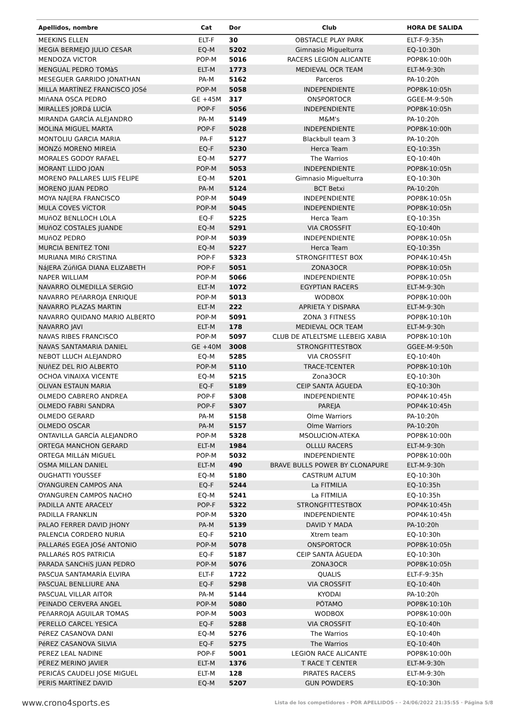| Apellidos, nombre | Cat | Dor | Club | HORA DE SALIDA |
| --- | --- | --- | --- | --- |
| MEEKINS ELLEN | ELT-F | 30 | OBSTACLE PLAY PARK | ELT-F-9:35h |
| MEGIA BERMEJO JULIO CESAR | EQ-M | 5202 | Gimnasio Miguelturra | EQ-10:30h |
| MENDOZA VICTOR | POP-M | 5016 | RACERS LEGION ALICANTE | POP8K-10:00h |
| MENGUAL PEDRO TOMàS | ELT-M | 1773 | MEDIEVAL OCR TEAM | ELT-M-9:30h |
| MESEGUER GARRIDO JONATHAN | PA-M | 5162 | Parceros | PA-10:20h |
| MILLA MARTÍNEZ FRANCISCO JOSé | POP-M | 5058 | INDEPENDIENTE | POP8K-10:05h |
| MIñANA OSCA PEDRO | GE +45M | 317 | ONSPORTOCR | GGEE-M-9:50h |
| MIRALLES JORDá LUCÍA | POP-F | 5056 | INDEPENDIENTE | POP8K-10:05h |
| MIRANDA GARCÍA ALEJANDRO | PA-M | 5149 | M&M's | PA-10:20h |
| MOLINA MIGUEL MARTA | POP-F | 5028 | INDEPENDIENTE | POP8K-10:00h |
| MONTOLIU GARCIA MARIA | PA-F | 5127 | Blackbull team 3 | PA-10:20h |
| MONZó MORENO MIREIA | EQ-F | 5230 | Herca Team | EQ-10:35h |
| MORALES GODOY RAFAEL | EQ-M | 5277 | The Warrios | EQ-10:40h |
| MORANT LLIDO JOAN | POP-M | 5053 | INDEPENDIENTE | POP8K-10:05h |
| MORENO PALLARES LUIS FELIPE | EQ-M | 5201 | Gimnasio Miguelturra | EQ-10:30h |
| MORENO JUAN PEDRO | PA-M | 5124 | BCT Betxi | PA-10:20h |
| MOYA NAJERA FRANCISCO | POP-M | 5049 | INDEPENDIENTE | POP8K-10:05h |
| MULA COVES VíCTOR | POP-M | 5045 | INDEPENDIENTE | POP8K-10:05h |
| MUñOZ BENLLOCH LOLA | EQ-F | 5225 | Herca Team | EQ-10:35h |
| MUñOZ COSTALES JUANDE | EQ-M | 5291 | VIA CROSSFIT | EQ-10:40h |
| MUñOZ PEDRO | POP-M | 5039 | INDEPENDIENTE | POP8K-10:05h |
| MURCIA BENITEZ TONI | EQ-M | 5227 | Herca Team | EQ-10:35h |
| MURIANA MIRó CRISTINA | POP-F | 5323 | STRONGFITTEST BOX | POP4K-10:45h |
| NáJERA ZúñIGA DIANA ELIZABETH | POP-F | 5051 | ZONA3OCR | POP8K-10:05h |
| NAPER WILLIAM | POP-M | 5066 | INDEPENDIENTE | POP8K-10:05h |
| NAVARRO OLMEDILLA SERGIO | ELT-M | 1072 | EGYPTIAN RACERS | ELT-M-9:30h |
| NAVARRO PEñARROJA ENRIQUE | POP-M | 5013 | WODBOX | POP8K-10:00h |
| NAVARRO PLAZAS MARTIN | ELT-M | 222 | APRIETA Y DISPARA | ELT-M-9:30h |
| NAVARRO QUIDANO MARIO ALBERTO | POP-M | 5091 | ZONA 3 FITNESS | POP8K-10:10h |
| NAVARRO JAVI | ELT-M | 178 | MEDIEVAL OCR TEAM | ELT-M-9:30h |
| NAVAS RIBES FRANCISCO | POP-M | 5097 | CLUB DE ATLELTSME LLEBEIG XABIA | POP8K-10:10h |
| NAVAS SANTAMARIA DANIEL | GE +40M | 3008 | STRONGFITTESTBOX | GGEE-M-9:50h |
| NEBOT LLUCH ALEJANDRO | EQ-M | 5285 | VIA CROSSFIT | EQ-10:40h |
| NUñEZ DEL RIO ALBERTO | POP-M | 5110 | TRACE-TCENTER | POP8K-10:10h |
| OCHOA VINAIXA VICENTE | EQ-M | 5215 | Zona3OCR | EQ-10:30h |
| OLIVAN ESTAUN MARIA | EQ-F | 5189 | CEIP SANTA ÀGUEDA | EQ-10:30h |
| OLMEDO CABRERO ANDREA | POP-F | 5308 | INDEPENDIENTE | POP4K-10:45h |
| OLMEDO FABRI SANDRA | POP-F | 5307 | PAREJA | POP4K-10:45h |
| OLMEDO GERARD | PA-M | 5158 | Olme Warriors | PA-10:20h |
| OLMEDO OSCAR | PA-M | 5157 | Olme Warriors | PA-10:20h |
| ONTAVILLA GARCÍA ALEJANDRO | POP-M | 5328 | MSOLUCION-ATEKA | POP8K-10:00h |
| ORTEGA MANCHON GERARD | ELT-M | 1984 | OLLLU RACERS | ELT-M-9:30h |
| ORTEGA MILLáN MIGUEL | POP-M | 5032 | INDEPENDIENTE | POP8K-10:00h |
| OSMA MILLAN DANIEL | ELT-M | 490 | BRAVE BULLS POWER BY CLONAPURE | ELT-M-9:30h |
| OUGHATTI YOUSSEF | EQ-M | 5180 | CASTRUM ALTUM | EQ-10:30h |
| OYANGUREN CAMPOS ANA | EQ-F | 5244 | La FITMILIA | EQ-10:35h |
| OYANGUREN CAMPOS NACHO | EQ-M | 5241 | La FITMILIA | EQ-10:35h |
| PADILLA ANTE ARACELY | POP-F | 5322 | STRONGFITTESTBOX | POP4K-10:45h |
| PADILLA FRANKLIN | POP-M | 5320 | INDEPENDIENTE | POP4K-10:45h |
| PALAO FERRER DAVID JHONY | PA-M | 5139 | DAVID Y MADA | PA-10:20h |
| PALENCIA CORDERO NURIA | EQ-F | 5210 | Xtrem team | EQ-10:30h |
| PALLARéS EGEA JOSé ANTONIO | POP-M | 5078 | ONSPORTOCR | POP8K-10:05h |
| PALLARéS ROS PATRICIA | EQ-F | 5187 | CEIP SANTA ÀGUEDA | EQ-10:30h |
| PARADA SANCHíS JUAN PEDRO | POP-M | 5076 | ZONA3OCR | POP8K-10:05h |
| PASCUA SANTAMARÍA ELVIRA | ELT-F | 1722 | QUALIS | ELT-F-9:35h |
| PASCUAL BENLLIURE ANA | EQ-F | 5298 | VIA CROSSFIT | EQ-10:40h |
| PASCUAL VILLAR AITOR | PA-M | 5144 | KYODAI | PA-10:20h |
| PEINADO CERVERA ANGEL | POP-M | 5080 | PÓTAMO | POP8K-10:10h |
| PEñARROJA AGUILAR TOMAS | POP-M | 5003 | WODBOX | POP8K-10:00h |
| PERELLO CARCEL YESICA | EQ-F | 5288 | VIA CROSSFIT | EQ-10:40h |
| PéREZ CASANOVA DANI | EQ-M | 5276 | The Warrios | EQ-10:40h |
| PéREZ CASANOVA SILVIA | EQ-F | 5275 | The Warrios | EQ-10:40h |
| PEREZ LEAL NADINE | POP-F | 5001 | LEGION RACE ALICANTE | POP8K-10:00h |
| PÉREZ MERINO JAVIER | ELT-M | 1376 | T RACE T CENTER | ELT-M-9:30h |
| PERICÁS CAUDELI JOSE MIGUEL | ELT-M | 128 | PIRATES RACERS | ELT-M-9:30h |
| PERIS MARTÍNEZ DAVID | EQ-M | 5207 | GUN POWDERS | EQ-10:30h |
www.crono4sports.es Lista de los competidores - POR APELLIDOS - · 24/06/2022 21:35:55 · Página 5/8